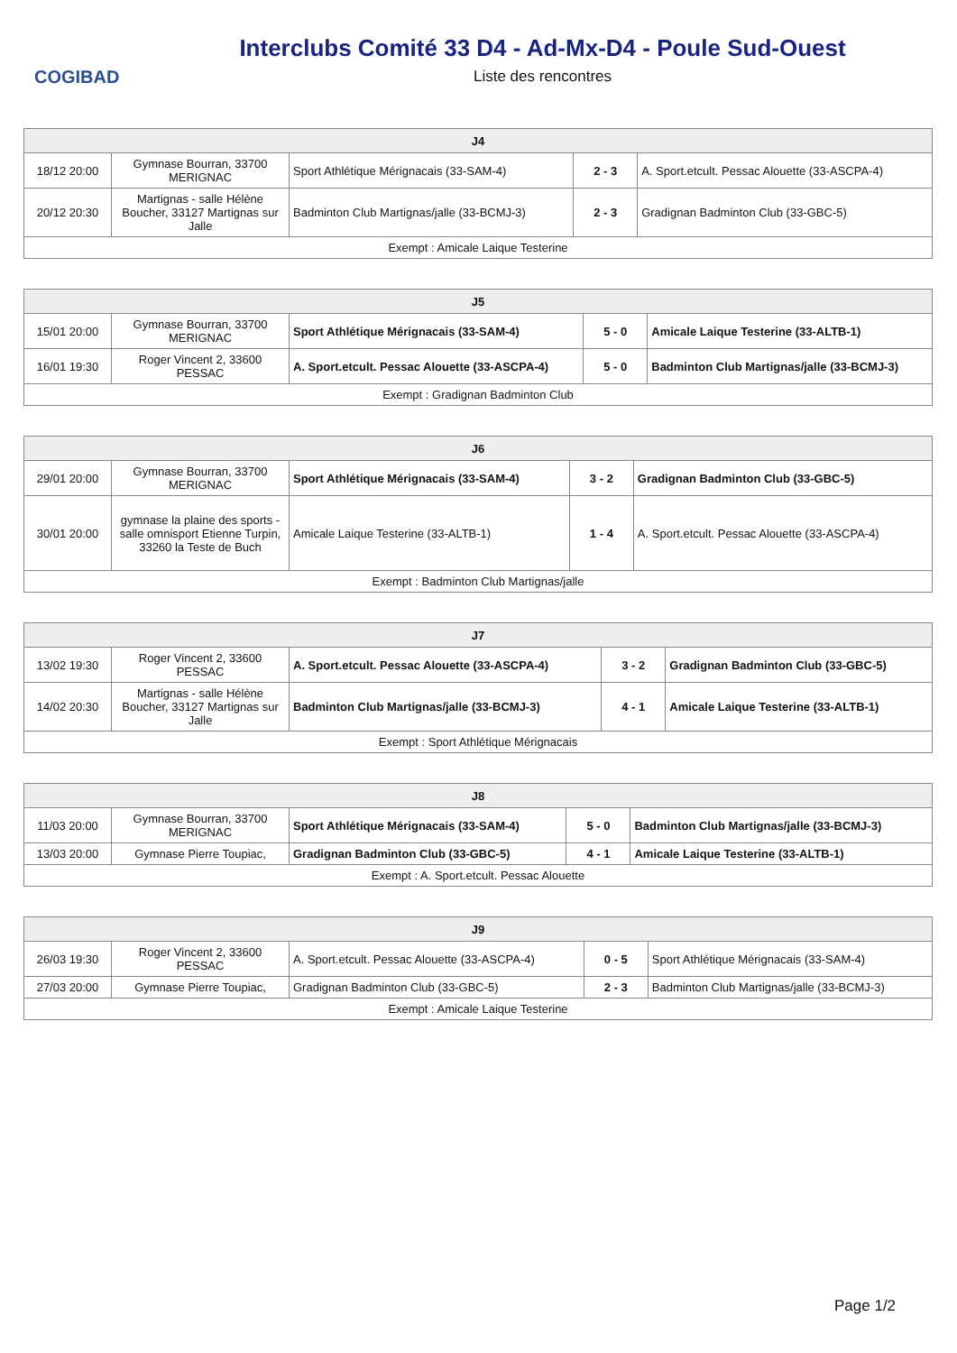COGIBAD
Interclubs Comité 33 D4 - Ad-Mx-D4 - Poule Sud-Ouest
Liste des rencontres
| J4 | | | | |
| --- | --- | --- | --- | --- |
| 18/12 20:00 | Gymnase Bourran, 33700 MERIGNAC | Sport Athlétique Mérignacais (33-SAM-4) | 2 - 3 | A. Sport.etcult. Pessac Alouette (33-ASCPA-4) |
| 20/12 20:30 | Martignas - salle Hélène Boucher, 33127 Martignas sur Jalle | Badminton Club Martignas/jalle (33-BCMJ-3) | 2 - 3 | Gradignan Badminton Club (33-GBC-5) |
| Exempt : Amicale Laique Testerine | | | | |
| J5 | | | | |
| --- | --- | --- | --- | --- |
| 15/01 20:00 | Gymnase Bourran, 33700 MERIGNAC | Sport Athlétique Mérignacais (33-SAM-4) | 5 - 0 | Amicale Laique Testerine (33-ALTB-1) |
| 16/01 19:30 | Roger Vincent 2, 33600 PESSAC | A. Sport.etcult. Pessac Alouette (33-ASCPA-4) | 5 - 0 | Badminton Club Martignas/jalle (33-BCMJ-3) |
| Exempt : Gradignan Badminton Club | | | | |
| J6 | | | | |
| --- | --- | --- | --- | --- |
| 29/01 20:00 | Gymnase Bourran, 33700 MERIGNAC | Sport Athlétique Mérignacais (33-SAM-4) | 3 - 2 | Gradignan Badminton Club (33-GBC-5) |
| 30/01 20:00 | gymnase la plaine des sports - salle omnisport Etienne Turpin, 33260 la Teste de Buch | Amicale Laique Testerine (33-ALTB-1) | 1 - 4 | A. Sport.etcult. Pessac Alouette (33-ASCPA-4) |
| Exempt : Badminton Club Martignas/jalle | | | | |
| J7 | | | | |
| --- | --- | --- | --- | --- |
| 13/02 19:30 | Roger Vincent 2, 33600 PESSAC | A. Sport.etcult. Pessac Alouette (33-ASCPA-4) | 3 - 2 | Gradignan Badminton Club (33-GBC-5) |
| 14/02 20:30 | Martignas - salle Hélène Boucher, 33127 Martignas sur Jalle | Badminton Club Martignas/jalle (33-BCMJ-3) | 4 - 1 | Amicale Laique Testerine (33-ALTB-1) |
| Exempt : Sport Athlétique Mérignacais | | | | |
| J8 | | | | |
| --- | --- | --- | --- | --- |
| 11/03 20:00 | Gymnase Bourran, 33700 MERIGNAC | Sport Athlétique Mérignacais (33-SAM-4) | 5 - 0 | Badminton Club Martignas/jalle (33-BCMJ-3) |
| 13/03 20:00 | Gymnase Pierre Toupiac, | Gradignan Badminton Club (33-GBC-5) | 4 - 1 | Amicale Laique Testerine (33-ALTB-1) |
| Exempt : A. Sport.etcult. Pessac Alouette | | | | |
| J9 | | | | |
| --- | --- | --- | --- | --- |
| 26/03 19:30 | Roger Vincent 2, 33600 PESSAC | A. Sport.etcult. Pessac Alouette (33-ASCPA-4) | 0 - 5 | Sport Athlétique Mérignacais (33-SAM-4) |
| 27/03 20:00 | Gymnase Pierre Toupiac, | Gradignan Badminton Club (33-GBC-5) | 2 - 3 | Badminton Club Martignas/jalle (33-BCMJ-3) |
| Exempt : Amicale Laique Testerine | | | | |
Page 1/2